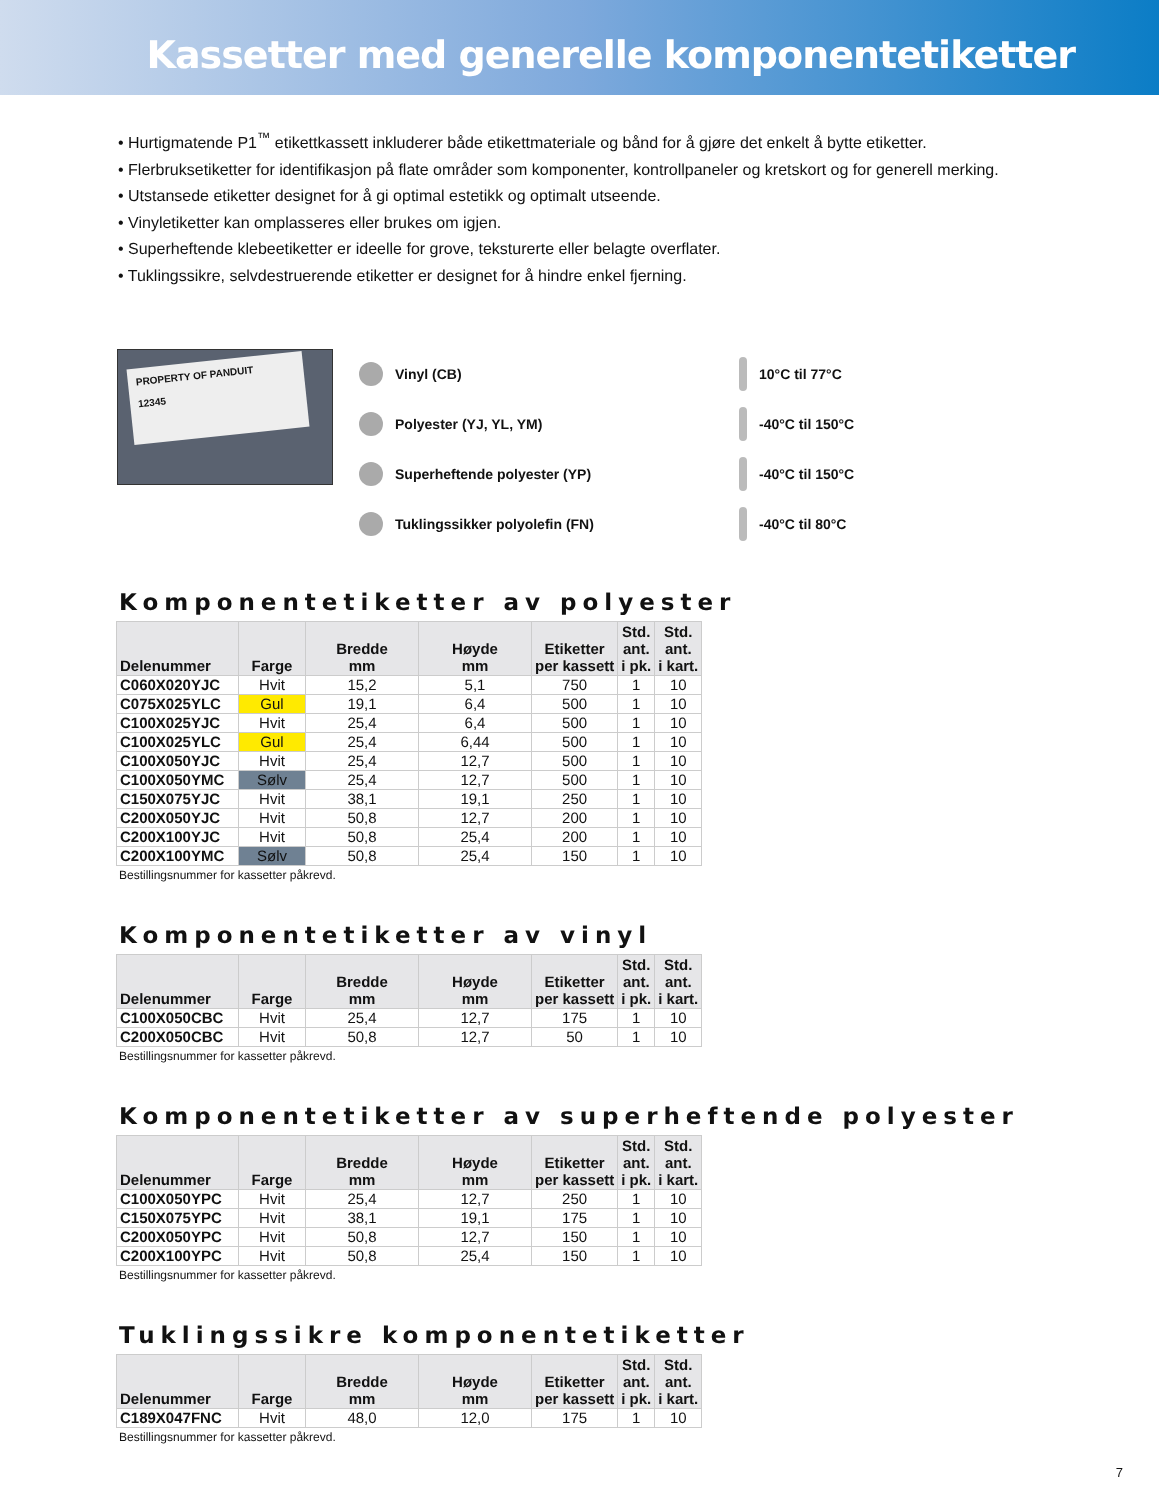Kassetter med generelle komponentetiketter
• Hurtigmatende P1<sup>™</sup> etikettkassett inkluderer både etikettmateriale og bånd for å gjøre det enkelt å bytte etiketter.
• Flerbruksetiketter for identifikasjon på flate områder som komponenter, kontrollpaneler og kretskort og for generell merking.
• Utstansede etiketter designet for å gi optimal estetikk og optimalt utseende.
• Vinyletiketter kan omplasseres eller brukes om igjen.
• Superheftende klebeetiketter er ideelle for grove, teksturerte eller belagte overflater.
• Tuklingssikre, selvdestruerende etiketter er designet for å hindre enkel fjerning.
PROPERTY OF PANDUIT
12345
Vinyl (CB)
Polyester (YJ, YL, YM)
Superheftende polyester (YP)
Tuklingssikker polyolefin (FN)
10°C til 77°C
-40°C til 150°C
-40°C til 150°C
-40°C til 80°C
Komponentetiketter av polyester
| Delenummer | Farge | Bredde mm | Høyde mm | Etiketter per kassett | Std. ant. i pk. | Std. ant. i kart. |
| --- | --- | --- | --- | --- | --- | --- |
| C060X020YJC | Hvit | 15,2 | 5,1 | 750 | 1 | 10 |
| C075X025YLC | Gul | 19,1 | 6,4 | 500 | 1 | 10 |
| C100X025YJC | Hvit | 25,4 | 6,4 | 500 | 1 | 10 |
| C100X025YLC | Gul | 25,4 | 6,44 | 500 | 1 | 10 |
| C100X050YJC | Hvit | 25,4 | 12,7 | 500 | 1 | 10 |
| C100X050YMC | Sølv | 25,4 | 12,7 | 500 | 1 | 10 |
| C150X075YJC | Hvit | 38,1 | 19,1 | 250 | 1 | 10 |
| C200X050YJC | Hvit | 50,8 | 12,7 | 200 | 1 | 10 |
| C200X100YJC | Hvit | 50,8 | 25,4 | 200 | 1 | 10 |
| C200X100YMC | Sølv | 50,8 | 25,4 | 150 | 1 | 10 |
Bestillingsnummer for kassetter påkrevd.
Komponentetiketter av vinyl
| Delenummer | Farge | Bredde mm | Høyde mm | Etiketter per kassett | Std. ant. i pk. | Std. ant. i kart. |
| --- | --- | --- | --- | --- | --- | --- |
| C100X050CBC | Hvit | 25,4 | 12,7 | 175 | 1 | 10 |
| C200X050CBC | Hvit | 50,8 | 12,7 | 50 | 1 | 10 |
Bestillingsnummer for kassetter påkrevd.
Komponentetiketter av superheftende polyester
| Delenummer | Farge | Bredde mm | Høyde mm | Etiketter per kassett | Std. ant. i pk. | Std. ant. i kart. |
| --- | --- | --- | --- | --- | --- | --- |
| C100X050YPC | Hvit | 25,4 | 12,7 | 250 | 1 | 10 |
| C150X075YPC | Hvit | 38,1 | 19,1 | 175 | 1 | 10 |
| C200X050YPC | Hvit | 50,8 | 12,7 | 150 | 1 | 10 |
| C200X100YPC | Hvit | 50,8 | 25,4 | 150 | 1 | 10 |
Bestillingsnummer for kassetter påkrevd.
Tuklingssikre komponentetiketter
| Delenummer | Farge | Bredde mm | Høyde mm | Etiketter per kassett | Std. ant. i pk. | Std. ant. i kart. |
| --- | --- | --- | --- | --- | --- | --- |
| C189X047FNC | Hvit | 48,0 | 12,0 | 175 | 1 | 10 |
Bestillingsnummer for kassetter påkrevd.
7